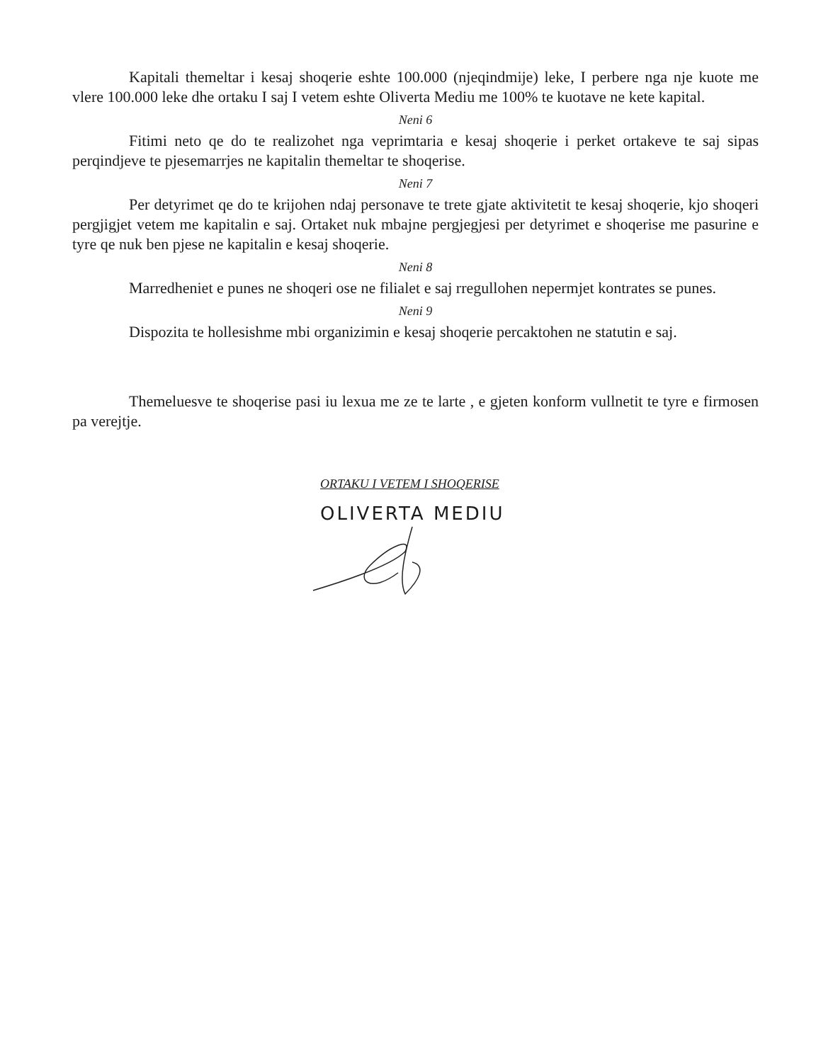Kapitali themeltar i kesaj shoqerie eshte 100.000 (njeqindmije) leke, I perbere nga nje kuote me vlere 100.000 leke dhe ortaku I saj I vetem eshte Oliverta Mediu me 100% te kuotave ne kete kapital.
Neni 6
Fitimi neto qe do te realizohet nga veprimtaria e kesaj shoqerie i perket ortakeve te saj sipas perqindjeve te pjesemarrjes ne kapitalin themeltar te shoqerise.
Neni 7
Per detyrimet qe do te krijohen ndaj personave te trete gjate aktivitetit te kesaj shoqerie, kjo shoqeri pergjigjet vetem me kapitalin e saj. Ortaket nuk mbajne pergjegjesi per detyrimet e shoqerise me pasurine e tyre qe nuk ben pjese ne kapitalin e kesaj shoqerie.
Neni 8
Marredheniet e punes ne shoqeri ose ne filialet e saj rregullohen nepermjet kontrates se punes.
Neni 9
Dispozita te hollesishme mbi organizimin e kesaj shoqerie percaktohen ne statutin e saj.
Themeluesve te shoqerise pasi iu lexua me ze te larte , e gjeten konform vullnetit te tyre e firmosen pa verejtje.
ORTAKU I VETEM I SHOQERISE
OLIVERTA MEDIU